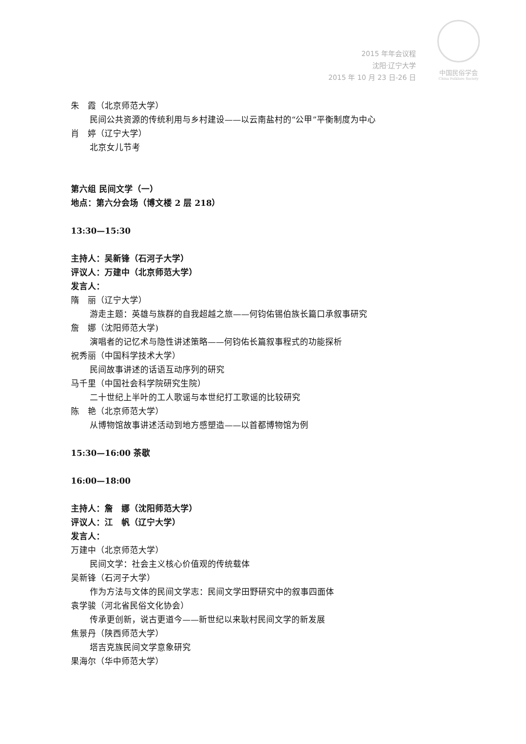2015 年年会议程
沈阳·辽宁大学
2015 年 10 月 23 日-26 日
中国民俗学会
China Folklore Society
朱　霞（北京师范大学）
民间公共资源的传统利用与乡村建设——以云南盐村的“公甲”平衡制度为中心
肖　婷（辽宁大学）
北京女儿节考
第六组 民间文学（一）
地点：第六分会场（博文楼 2 层 218）
13:30—15:30
主持人：吴新锋（石河子大学）
评议人：万建中（北京师范大学）
发言人：
隋　丽（辽宁大学）
游走主题：英雄与族群的自我超越之旅——何钧佑锡伯族长篇口承叙事研究
詹　娜（沈阳师范大学)
演唱者的记忆术与隐性讲述策略——何钧佑长篇叙事程式的功能探析
祝秀丽（中国科学技术大学）
民间故事讲述的话语互动序列的研究
马千里（中国社会科学院研究生院）
二十世纪上半叶的工人歌谣与本世纪打工歌谣的比较研究
陈　艳（北京师范大学）
从博物馆故事讲述活动到地方感塑造——以首都博物馆为例
15:30—16:00 茶歇
16:00—18:00
主持人：詹　娜（沈阳师范大学）
评议人：江　帆（辽宁大学）
发言人：
万建中（北京师范大学）
民间文学：社会主义核心价值观的传统载体
吴新锋（石河子大学）
作为方法与文体的民间文学志：民间文学田野研究中的叙事四面体
袁学骏（河北省民俗文化协会）
传承更创新，说古更道今——新世纪以来耿村民间文学的新发展
焦景丹（陕西师范大学）
塔吉克族民间文学意象研究
果海尔（华中师范大学）